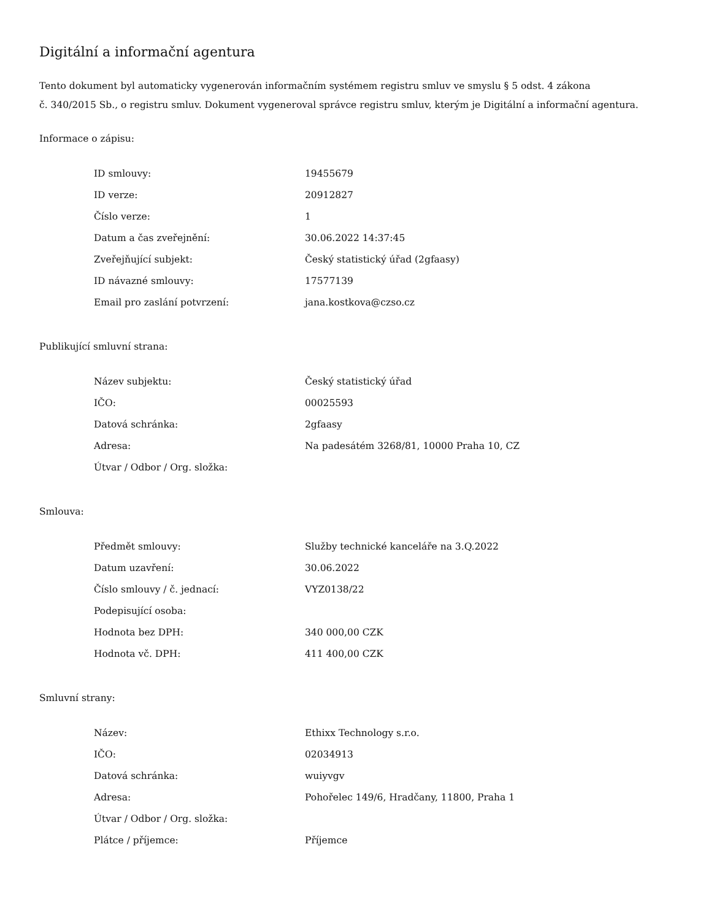Digitální a informační agentura
Tento dokument byl automaticky vygenerován informačním systémem registru smluv ve smyslu § 5 odst. 4 zákona
č. 340/2015 Sb., o registru smluv. Dokument vygeneroval správce registru smluv, kterým je Digitální a informační agentura.
Informace o zápisu:
| ID smlouvy: | 19455679 |
| ID verze: | 20912827 |
| Číslo verze: | 1 |
| Datum a čas zveřejnění: | 30.06.2022 14:37:45 |
| Zveřejňující subjekt: | Český statistický úřad (2gfaasy) |
| ID návazné smlouvy: | 17577139 |
| Email pro zaslání potvrzení: | jana.kostkova@czso.cz |
Publikující smluvní strana:
| Název subjektu: | Český statistický úřad |
| IČO: | 00025593 |
| Datová schránka: | 2gfaasy |
| Adresa: | Na padesátém 3268/81, 10000 Praha 10, CZ |
| Útvar / Odbor / Org. složka: | |
Smlouva:
| Předmět smlouvy: | Služby technické kanceláře na 3.Q.2022 |
| Datum uzavření: | 30.06.2022 |
| Číslo smlouvy / č. jednací: | VYZ0138/22 |
| Podepisující osoba: | |
| Hodnota bez DPH: | 340 000,00 CZK |
| Hodnota vč. DPH: | 411 400,00 CZK |
Smluvní strany:
| Název: | Ethixx Technology s.r.o. |
| IČO: | 02034913 |
| Datová schránka: | wuiyvgv |
| Adresa: | Pohořelec 149/6, Hradčany, 11800, Praha 1 |
| Útvar / Odbor / Org. složka: | |
| Plátce / příjemce: | Příjemce |